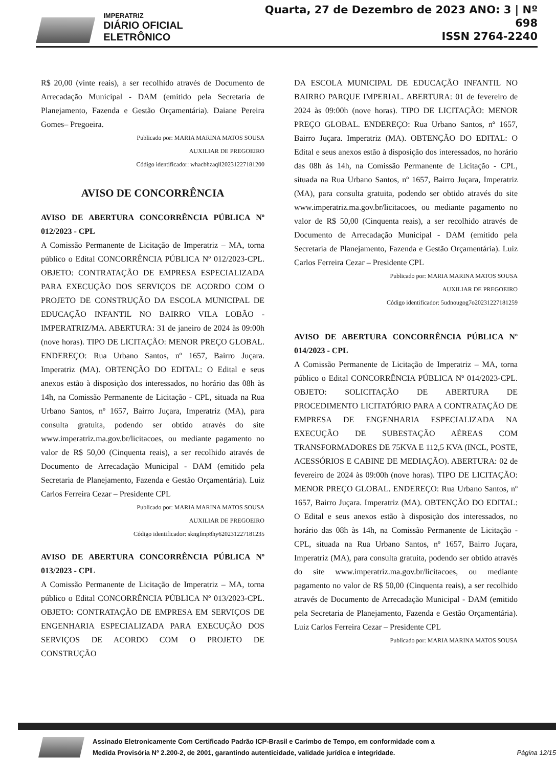IMPERATRIZ
DIÁRIO OFICIAL ELETRÔNICO
Quarta, 27 de Dezembro de 2023 ANO: 3 | Nº 698
ISSN 2764-2240
R$ 20,00 (vinte reais), a ser recolhido através de Documento de Arrecadação Municipal - DAM (emitido pela Secretaria de Planejamento, Fazenda e Gestão Orçamentária). Daiane Pereira Gomes– Pregoeira.
Publicado por: MARIA MARINA MATOS SOUSA
AUXILIAR DE PREGOEIRO
Código identificador: whacbhzaqll20231227181200
AVISO DE CONCORRÊNCIA
AVISO DE ABERTURA CONCORRÊNCIA PÚBLICA Nº 012/2023 - CPL
A Comissão Permanente de Licitação de Imperatriz – MA, torna público o Edital CONCORRÊNCIA PÚBLICA Nº 012/2023-CPL. OBJETO: CONTRATAÇÃO DE EMPRESA ESPECIALIZADA PARA EXECUÇÃO DOS SERVIÇOS DE ACORDO COM O PROJETO DE CONSTRUÇÃO DA ESCOLA MUNICIPAL DE EDUCAÇÃO INFANTIL NO BAIRRO VILA LOBÃO - IMPERATRIZ/MA. ABERTURA: 31 de janeiro de 2024 às 09:00h (nove horas). TIPO DE LICITAÇÃO: MENOR PREÇO GLOBAL. ENDEREÇO: Rua Urbano Santos, nº 1657, Bairro Juçara. Imperatriz (MA). OBTENÇÃO DO EDITAL: O Edital e seus anexos estão à disposição dos interessados, no horário das 08h às 14h, na Comissão Permanente de Licitação - CPL, situada na Rua Urbano Santos, nº 1657, Bairro Juçara, Imperatriz (MA), para consulta gratuita, podendo ser obtido através do site www.imperatriz.ma.gov.br/licitacoes, ou mediante pagamento no valor de R$ 50,00 (Cinquenta reais), a ser recolhido através de Documento de Arrecadação Municipal - DAM (emitido pela Secretaria de Planejamento, Fazenda e Gestão Orçamentária). Luiz Carlos Ferreira Cezar – Presidente CPL
Publicado por: MARIA MARINA MATOS SOUSA
AUXILIAR DE PREGOEIRO
Código identificador: skngfmp8hy620231227181235
AVISO DE ABERTURA CONCORRÊNCIA PÚBLICA Nº 013/2023 - CPL
A Comissão Permanente de Licitação de Imperatriz – MA, torna público o Edital CONCORRÊNCIA PÚBLICA Nº 013/2023-CPL. OBJETO: CONTRATAÇÃO DE EMPRESA EM SERVIÇOS DE ENGENHARIA ESPECIALIZADA PARA EXECUÇÃO DOS SERVIÇOS DE ACORDO COM O PROJETO DE CONSTRUÇÃO
DA ESCOLA MUNICIPAL DE EDUCAÇÃO INFANTIL NO BAIRRO PARQUE IMPERIAL. ABERTURA: 01 de fevereiro de 2024 às 09:00h (nove horas). TIPO DE LICITAÇÃO: MENOR PREÇO GLOBAL. ENDEREÇO: Rua Urbano Santos, nº 1657, Bairro Juçara. Imperatriz (MA). OBTENÇÃO DO EDITAL: O Edital e seus anexos estão à disposição dos interessados, no horário das 08h às 14h, na Comissão Permanente de Licitação - CPL, situada na Rua Urbano Santos, nº 1657, Bairro Juçara, Imperatriz (MA), para consulta gratuita, podendo ser obtido através do site www.imperatriz.ma.gov.br/licitacoes, ou mediante pagamento no valor de R$ 50,00 (Cinquenta reais), a ser recolhido através de Documento de Arrecadação Municipal - DAM (emitido pela Secretaria de Planejamento, Fazenda e Gestão Orçamentária). Luiz Carlos Ferreira Cezar – Presidente CPL
Publicado por: MARIA MARINA MATOS SOUSA
AUXILIAR DE PREGOEIRO
Código identificador: 5udnougog7o20231227181259
AVISO DE ABERTURA CONCORRÊNCIA PÚBLICA Nº 014/2023 - CPL
A Comissão Permanente de Licitação de Imperatriz – MA, torna público o Edital CONCORRÊNCIA PÚBLICA Nº 014/2023-CPL. OBJETO: SOLICITAÇÃO DE ABERTURA DE PROCEDIMENTO LICITATÓRIO PARA A CONTRATAÇÃO DE EMPRESA DE ENGENHARIA ESPECIALIZADA NA EXECUÇÃO DE SUBESTAÇÃO AÉREAS COM TRANSFORMADORES DE 75KVA E 112,5 KVA (INCL, POSTE, ACESSÓRIOS E CABINE DE MEDIAÇÃO). ABERTURA: 02 de fevereiro de 2024 às 09:00h (nove horas). TIPO DE LICITAÇÃO: MENOR PREÇO GLOBAL. ENDEREÇO: Rua Urbano Santos, nº 1657, Bairro Juçara. Imperatriz (MA). OBTENÇÃO DO EDITAL: O Edital e seus anexos estão à disposição dos interessados, no horário das 08h às 14h, na Comissão Permanente de Licitação - CPL, situada na Rua Urbano Santos, nº 1657, Bairro Juçara, Imperatriz (MA), para consulta gratuita, podendo ser obtido através do site www.imperatriz.ma.gov.br/licitacoes, ou mediante pagamento no valor de R$ 50,00 (Cinquenta reais), a ser recolhido através de Documento de Arrecadação Municipal - DAM (emitido pela Secretaria de Planejamento, Fazenda e Gestão Orçamentária). Luiz Carlos Ferreira Cezar – Presidente CPL
Publicado por: MARIA MARINA MATOS SOUSA
Assinado Eletronicamente Com Certificado Padrão ICP-Brasil e Carimbo de Tempo, em conformidade com a
Medida Provisória Nº 2.200-2, de 2001, garantindo autenticidade, validade jurídica e integridade.
Página 12/15